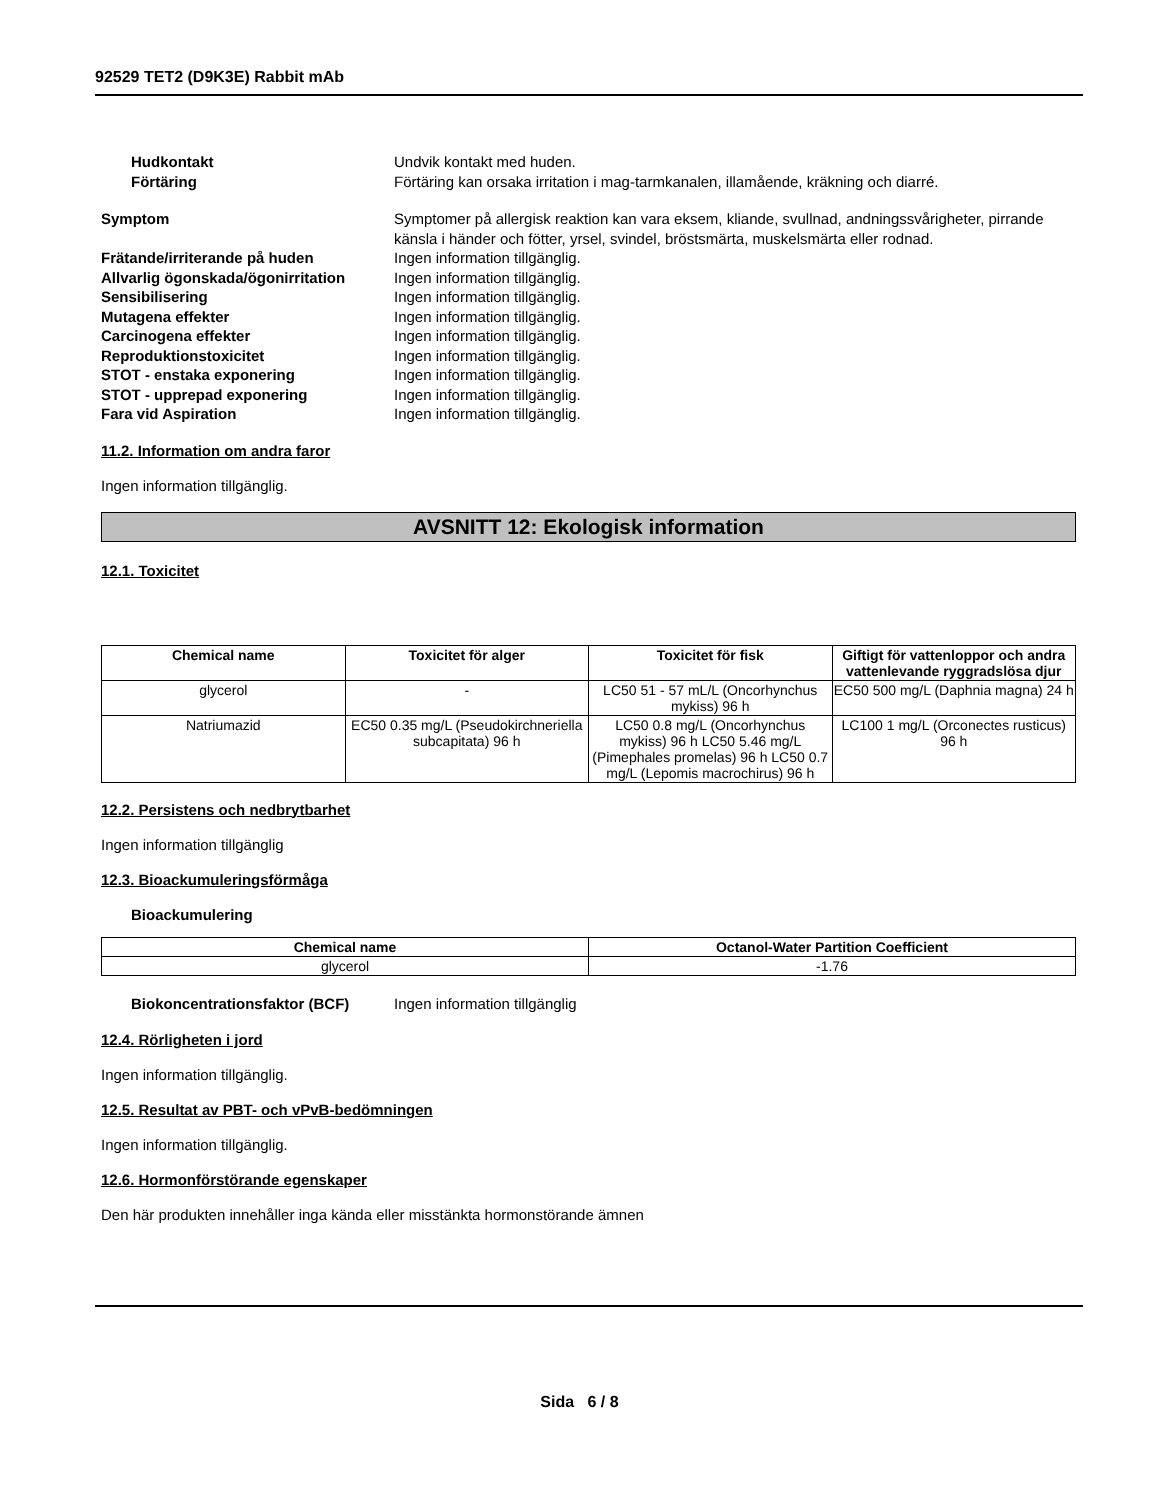92529 TET2 (D9K3E) Rabbit mAb
Hudkontakt Undvik kontakt med huden.
Förtäring Förtäring kan orsaka irritation i mag-tarmkanalen, illamående, kräkning och diarré.
Symptom Symptomer på allergisk reaktion kan vara eksem, kliande, svullnad, andningssvårigheter, pirrande känsla i händer och fötter, yrsel, svindel, bröstsmärta, muskelsmärta eller rodnad.
Frätande/irriterande på huden Ingen information tillgänglig.
Allvarlig ögonskada/ögonirritation
Ingen information tillgänglig.
Sensibilisering Ingen information tillgänglig.
Mutagena effekter Ingen information tillgänglig.
Carcinogena effekter Ingen information tillgänglig.
Reproduktionstoxicitet Ingen information tillgänglig.
STOT - enstaka exponering Ingen information tillgänglig.
STOT - upprepad exponering Ingen information tillgänglig.
Fara vid Aspiration Ingen information tillgänglig.
11.2. Information om andra faror
Ingen information tillgänglig.
AVSNITT 12: Ekologisk information
12.1. Toxicitet
| Chemical name | Toxicitet för alger | Toxicitet för fisk | Giftigt för vattenloppor och andra vattenlevande ryggradslösa djur |
| --- | --- | --- | --- |
| glycerol | - | LC50 51 - 57 mL/L (Oncorhynchus mykiss) 96 h | EC50 500 mg/L (Daphnia magna) 24 h |
| Natriumazid | EC50 0.35 mg/L (Pseudokirchneriella subcapitata) 96 h | LC50 0.8 mg/L (Oncorhynchus mykiss) 96 h LC50 5.46 mg/L (Pimephales promelas) 96 h LC50 0.7 mg/L (Lepomis macrochirus) 96 h | LC100 1 mg/L (Orconectes rusticus) 96 h |
12.2. Persistens och nedbrytbarhet
Ingen information tillgänglig
12.3. Bioackumuleringsförmåga
Bioackumulering
| Chemical name | Octanol-Water Partition Coefficient |
| --- | --- |
| glycerol | -1.76 |
Biokoncentrationsfaktor (BCF) Ingen information tillgänglig
12.4. Rörligheten i jord
Ingen information tillgänglig.
12.5. Resultat av PBT- och vPvB-bedömningen
Ingen information tillgänglig.
12.6. Hormonförstörande egenskaper
Den här produkten innehåller inga kända eller misstänkta hormonstörande ämnen
Sida 6 / 8